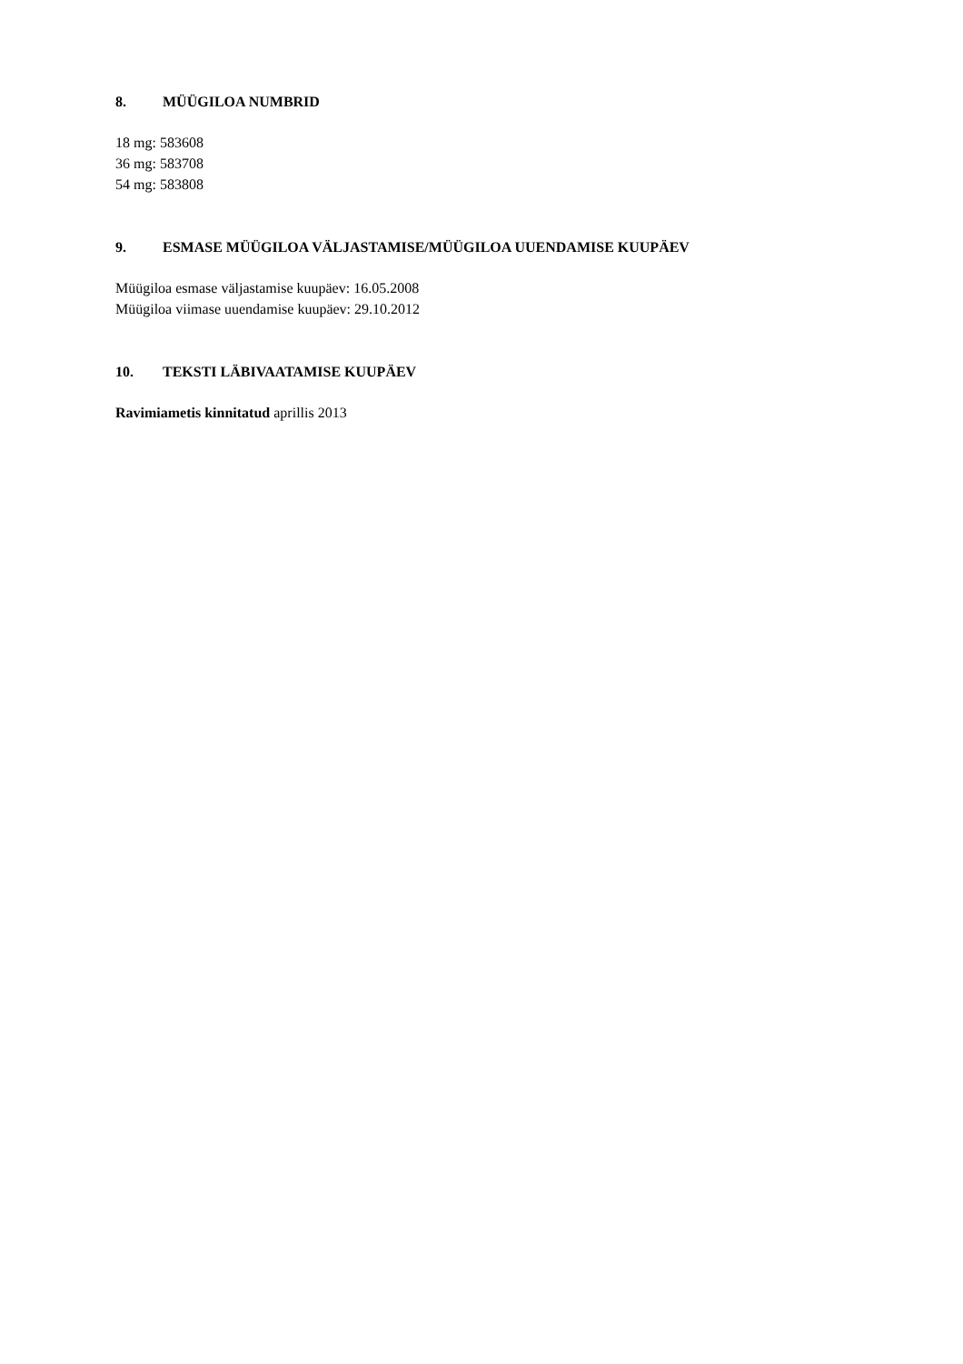8. MÜÜGILOA NUMBRID
18 mg: 583608
36 mg: 583708
54 mg: 583808
9. ESMASE MÜÜGILOA VÄLJASTAMISE/MÜÜGILOA UUENDAMISE KUUPÄEV
Müügiloa esmase väljastamise kuupäev: 16.05.2008
Müügiloa viimase uuendamise kuupäev: 29.10.2012
10. TEKSTI LÄBIVAATAMISE KUUPÄEV
Ravimiametis kinnitatud aprillis 2013